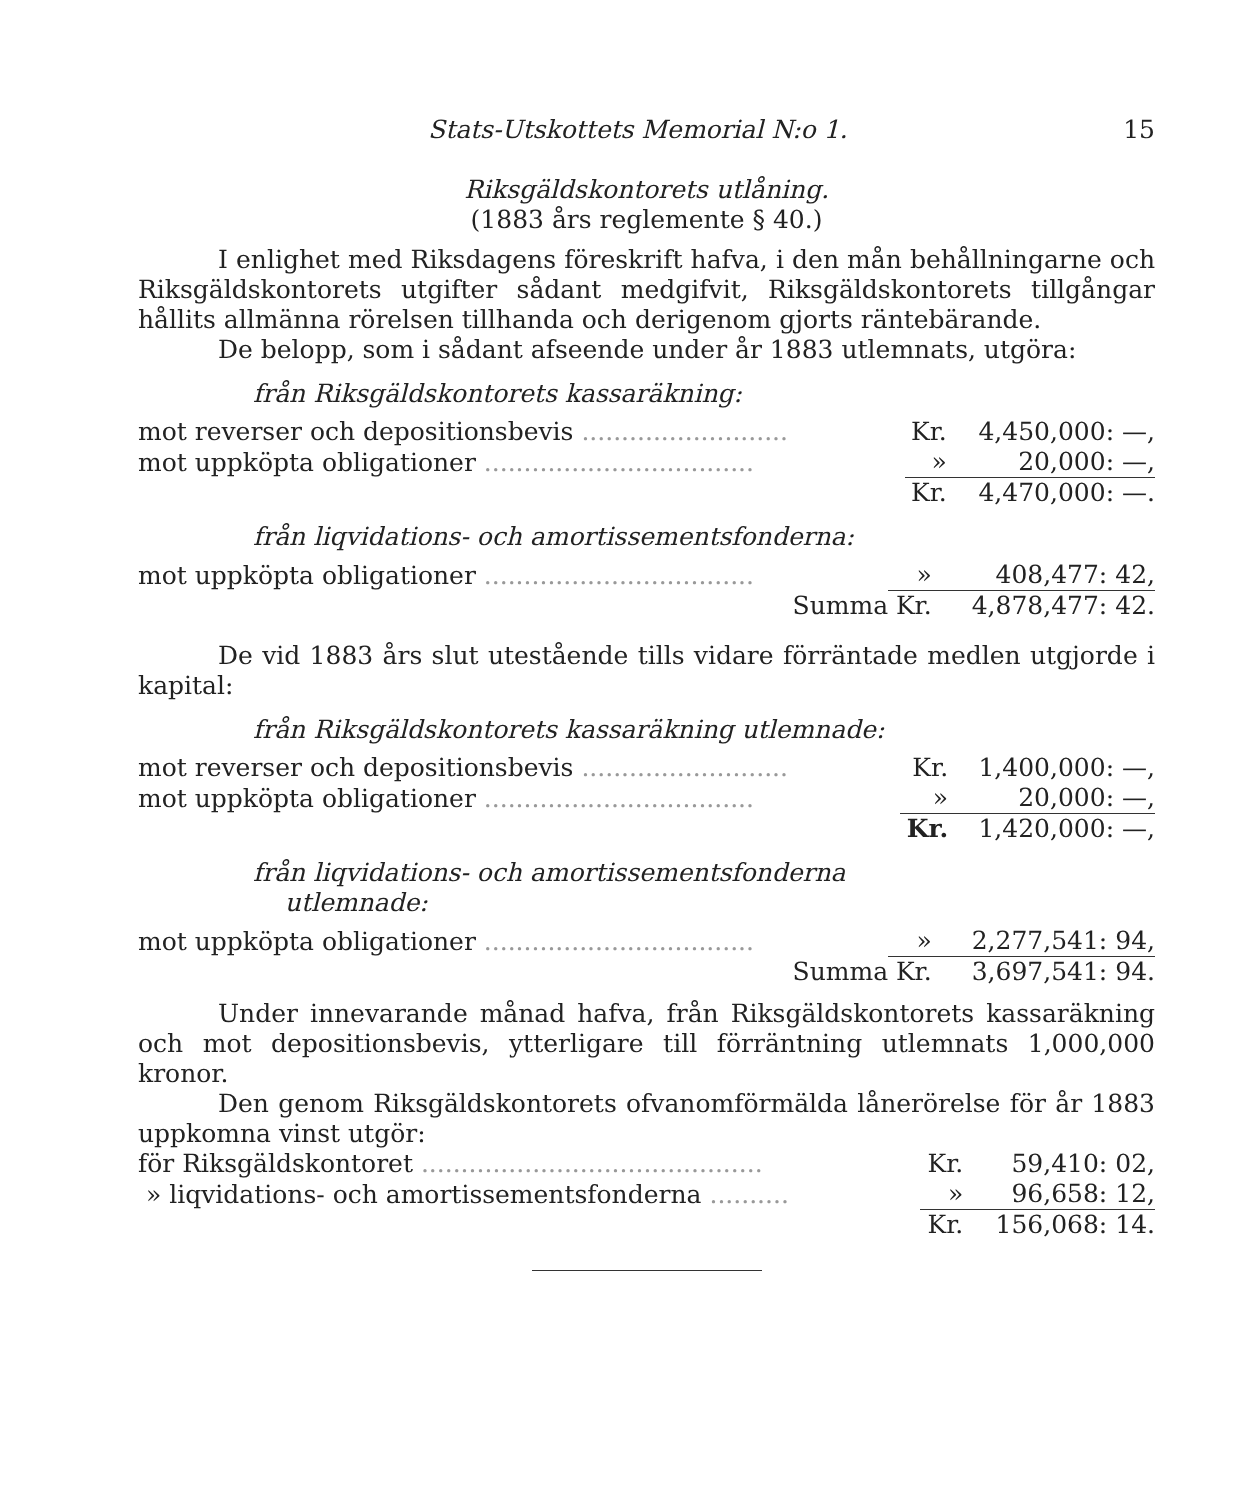Stats-Utskottets Memorial N:o 1. 15
Riksgäldskontorets utlåning.
(1883 års reglemente § 40.)
I enlighet med Riksdagens föreskrift hafva, i den mån behållningarne och Riksgäldskontorets utgifter sådant medgifvit, Riksgäldskontorets tillgångar hållits allmänna rörelsen tillhanda och derigenom gjorts räntebärande.
De belopp, som i sådant afseende under år 1883 utlemnats, utgöra:
från Riksgäldskontorets kassaräkning:
| mot reverser och depositionsbevis .......................... | Kr. | 4,450,000: —, |
| mot uppköpta obligationer .................................. | » | 20,000: —, |
| | Kr. | 4,470,000: —. |
från liqvidations- och amortissementsfonderna:
| mot uppköpta obligationer .................................. | » | 408,477: 42, |
| Summa | Kr. | 4,878,477: 42. |
De vid 1883 års slut utestående tills vidare förräntade medlen utgjorde i kapital:
från Riksgäldskontorets kassaräkning utlemnade:
| mot reverser och depositionsbevis .......................... | Kr. | 1,400,000: —, |
| mot uppköpta obligationer .................................. | » | 20,000: —, |
| | Kr. | 1,420,000: —, |
från liqvidations- och amortissementsfonderna
utlemnade:
| mot uppköpta obligationer .................................. | » | 2,277,541: 94, |
| Summa | Kr. | 3,697,541: 94. |
Under innevarande månad hafva, från Riksgäldskontorets kassaräkning och mot depositionsbevis, ytterligare till förräntning utlemnats 1,000,000 kronor.
Den genom Riksgäldskontorets ofvanomförmälda lånerörelse för år 1883 uppkomna vinst utgör:
| för Riksgäldskontoret ........................................... | Kr. | 59,410: 02, |
| » liqvidations- och amortissementsfonderna .......... | » | 96,658: 12, |
| | Kr. | 156,068: 14. |